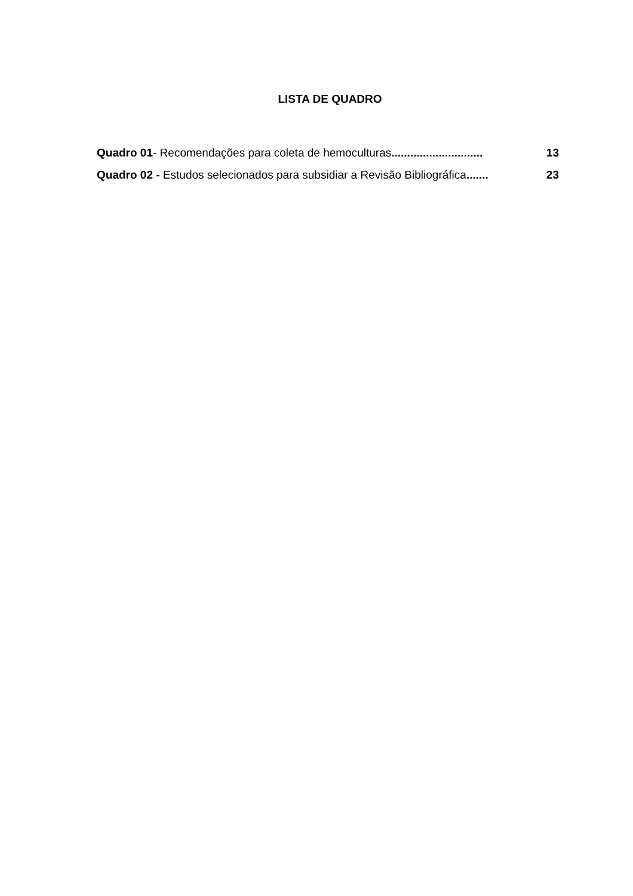LISTA DE QUADRO
Quadro 01- Recomendações para coleta de hemoculturas............................. 13
Quadro 02 - Estudos selecionados para subsidiar a Revisão Bibliográfica....... 23